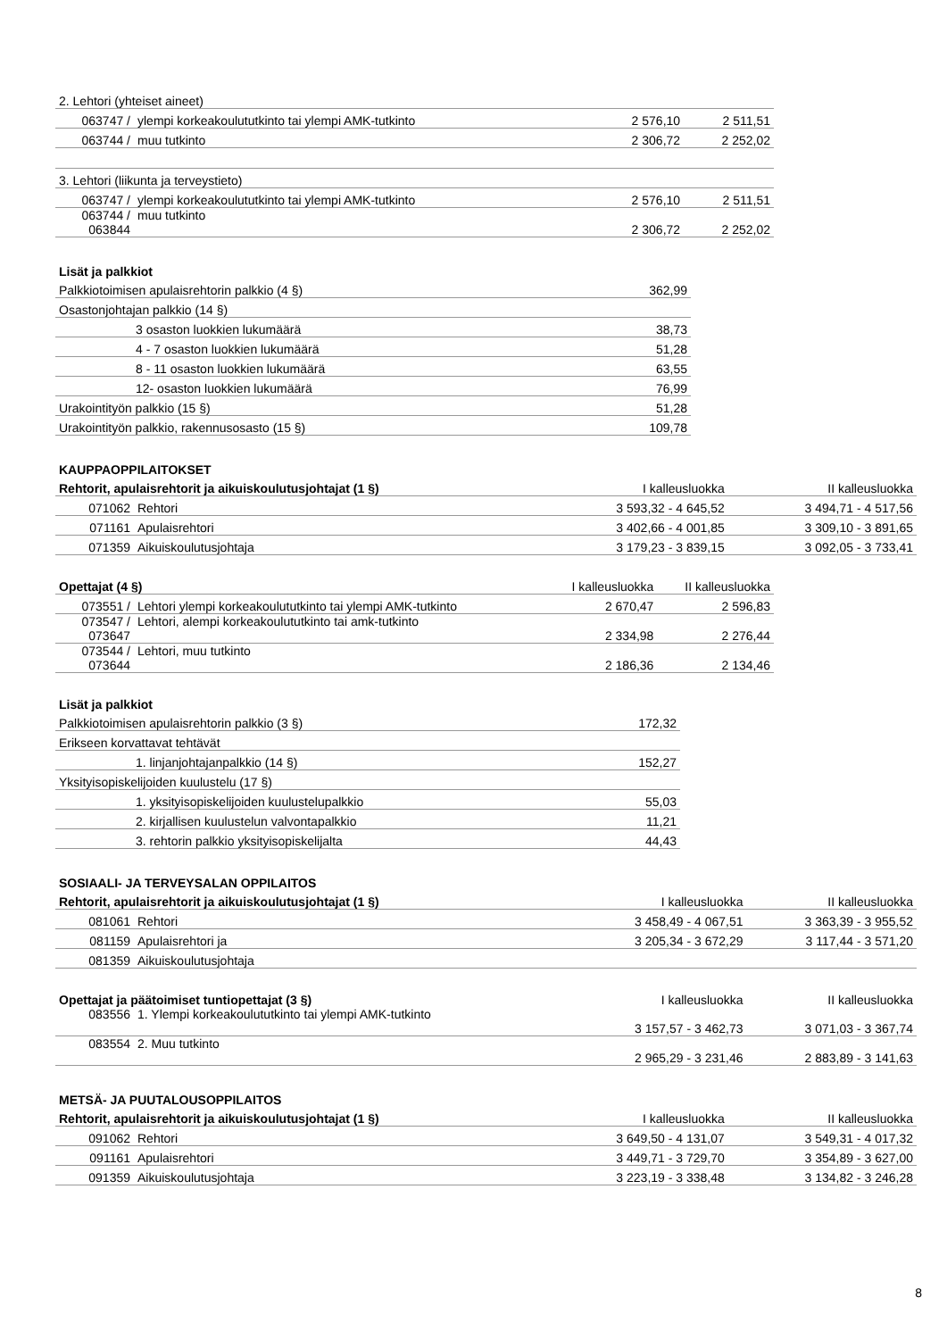| 2. Lehtori (yhteiset aineet) | | | |
| 063747 / | ylempi korkeakoulututkinto tai ylempi AMK-tutkinto | 2 576,10 | 2 511,51 |
| 063744 / | muu tutkinto | 2 306,72 | 2 252,02 |
| 3. Lehtori (liikunta ja terveystieto) | | | |
| 063747 / | ylempi korkeakoulututkinto tai ylempi AMK-tutkinto | 2 576,10 | 2 511,51 |
| 063744 / 063844 | muu tutkinto | 2 306,72 | 2 252,02 |
| Lisät ja palkkiot | |
| --- | --- |
| Palkkiotoimisen apulaisrehtorin palkkio (4 §) | 362,99 |
| Osastonjohtajan palkkio (14 §) | |
| 3 osaston luokkien lukumäärä | 38,73 |
| 4 - 7 osaston luokkien lukumäärä | 51,28 |
| 8 - 11 osaston luokkien lukumäärä | 63,55 |
| 12- osaston luokkien lukumäärä | 76,99 |
| Urakointityön palkkio (15 §) | 51,28 |
| Urakointityön palkkio, rakennusosasto (15 §) | 109,78 |
| KAUPPAOPPILAITOKSET | | | |
| --- | --- | --- | --- |
| Rehtorit, apulaisrehtorit ja aikuiskoulutusjohtajat (1 §) | | I kalleusluokka | II kalleusluokka |
| 071062 | Rehtori | 3 593,32 - 4 645,52 | 3 494,71 - 4 517,56 |
| 071161 | Apulaisrehtori | 3 402,66 - 4 001,85 | 3 309,10 - 3 891,65 |
| 071359 | Aikuiskoulutusjohtaja | 3 179,23 - 3 839,15 | 3 092,05 - 3 733,41 |
| Opettajat (4 §) | | I kalleusluokka | II kalleusluokka |
| 073551 / | Lehtori ylempi korkeakoulututkinto tai ylempi AMK-tutkinto | 2 670,47 | 2 596,83 |
| 073547 / 073647 | Lehtori, alempi korkeakoulututkinto tai amk-tutkinto | 2 334,98 | 2 276,44 |
| 073544 / 073644 | Lehtori, muu tutkinto | 2 186,36 | 2 134,46 |
| Lisät ja palkkiot | |
| --- | --- |
| Palkkiotoimisen apulaisrehtorin palkkio (3 §) | 172,32 |
| Erikseen korvattavat tehtävät | |
| 1. linjanjohtajanpalkkio (14 §) | 152,27 |
| Yksityisopiskelijoiden kuulustelu (17 §) | |
| 1. yksityisopiskelijoiden kuulustelupalkkio | 55,03 |
| 2. kirjallisen kuulustelun valvontapalkkio | 11,21 |
| 3. rehtorin palkkio yksityisopiskelijalta | 44,43 |
| SOSIAALI- JA TERVEYSALAN OPPILAITOS | | | |
| --- | --- | --- | --- |
| Rehtorit, apulaisrehtorit ja aikuiskoulutusjohtajat (1 §) | | I kalleusluokka | II kalleusluokka |
| 081061 | Rehtori | 3 458,49 - 4 067,51 | 3 363,39 - 3 955,52 |
| 081159 | Apulaisrehtori ja | 3 205,34 - 3 672,29 | 3 117,44 - 3 571,20 |
| 081359 | Aikuiskoulutusjohtaja | | |
| Opettajat ja päätoimiset tuntiopettajat (3 §) | | I kalleusluokka | II kalleusluokka |
| 083556 | 1. Ylempi korkeakoulututkinto tai ylempi AMK-tutkinto | 3 157,57 - 3 462,73 | 3 071,03 - 3 367,74 |
| 083554 | 2. Muu tutkinto | 2 965,29 - 3 231,46 | 2 883,89 - 3 141,63 |
| METSÄ- JA PUUTALOUSOPPILAITOS | | | |
| --- | --- | --- | --- |
| Rehtorit, apulaisrehtorit ja aikuiskoulutusjohtajat (1 §) | | I kalleusluokka | II kalleusluokka |
| 091062 | Rehtori | 3 649,50 - 4 131,07 | 3 549,31 - 4 017,32 |
| 091161 | Apulaisrehtori | 3 449,71 - 3 729,70 | 3 354,89 - 3 627,00 |
| 091359 | Aikuiskoulutusjohtaja | 3 223,19 - 3 338,48 | 3 134,82 - 3 246,28 |
8